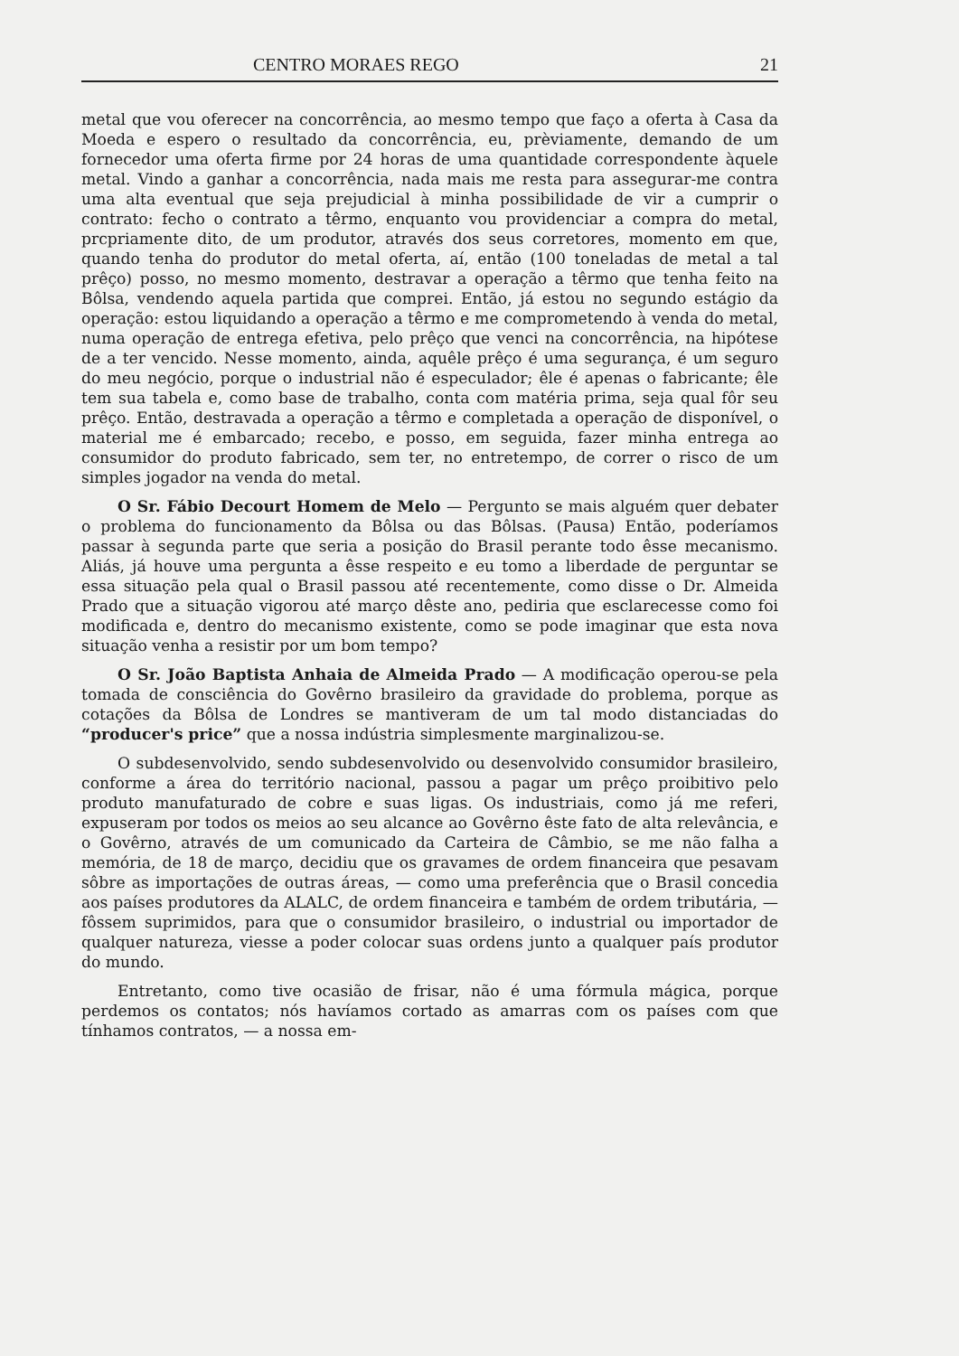CENTRO MORAES REGO 21
metal que vou oferecer na concorrência, ao mesmo tempo que faço a oferta à Casa da Moeda e espero o resultado da concorrência, eu, prèviamente, demando de um fornecedor uma oferta firme por 24 horas de uma quantidade correspondente àquele metal. Vindo a ganhar a concorrência, nada mais me resta para assegurar-me contra uma alta eventual que seja prejudicial à minha possibilidade de vir a cumprir o contrato: fecho o contrato a têrmo, enquanto vou providenciar a compra do metal, prcpriamente dito, de um produtor, através dos seus corretores, momento em que, quando tenha do produtor do metal oferta, aí, então (100 toneladas de metal a tal prêço) posso, no mesmo momento, destravar a operação a têrmo que tenha feito na Bôlsa, vendendo aquela partida que comprei. Então, já estou no segundo estágio da operação: estou liquidando a operação a têrmo e me comprometendo à venda do metal, numa operação de entrega efetiva, pelo prêço que venci na concorrência, na hipótese de a ter vencido. Nesse momento, ainda, aquêle prêço é uma segurança, é um seguro do meu negócio, porque o industrial não é especulador; êle é apenas o fabricante; êle tem sua tabela e, como base de trabalho, conta com matéria prima, seja qual fôr seu prêço. Então, destravada a operação a têrmo e completada a operação de disponível, o material me é embarcado; recebo, e posso, em seguida, fazer minha entrega ao consumidor do produto fabricado, sem ter, no entretempo, de correr o risco de um simples jogador na venda do metal.
O Sr. Fábio Decourt Homem de Melo — Pergunto se mais alguém quer debater o problema do funcionamento da Bôlsa ou das Bôlsas. (Pausa) Então, poderíamos passar à segunda parte que seria a posição do Brasil perante todo êsse mecanismo. Aliás, já houve uma pergunta a êsse respeito e eu tomo a liberdade de perguntar se essa situação pela qual o Brasil passou até recentemente, como disse o Dr. Almeida Prado que a situação vigorou até março dêste ano, pediria que esclarecesse como foi modificada e, dentro do mecanismo existente, como se pode imaginar que esta nova situação venha a resistir por um bom tempo?
O Sr. João Baptista Anhaia de Almeida Prado — A modificação operou-se pela tomada de consciência do Govêrno brasileiro da gravidade do problema, porque as cotações da Bôlsa de Londres se mantiveram de um tal modo distanciadas do “producer's price” que a nossa indústria simplesmente marginalizou-se.
O subdesenvolvido, sendo subdesenvolvido ou desenvolvido consumidor brasileiro, conforme a área do território nacional, passou a pagar um prêço proibitivo pelo produto manufaturado de cobre e suas ligas. Os industriais, como já me referi, expuseram por todos os meios ao seu alcance ao Govêrno êste fato de alta relevância, e o Govêrno, através de um comunicado da Carteira de Câmbio, se me não falha a memória, de 18 de março, decidiu que os gravames de ordem financeira que pesavam sôbre as importações de outras áreas, — como uma preferência que o Brasil concedia aos países produtores da ALALC, de ordem financeira e também de ordem tributária, — fôssem suprimidos, para que o consumidor brasileiro, o industrial ou importador de qualquer natureza, viesse a poder colocar suas ordens junto a qualquer país produtor do mundo.
Entretanto, como tive ocasião de frisar, não é uma fórmula mágica, porque perdemos os contatos; nós havíamos cortado as amarras com os países com que tínhamos contratos, — a nossa em-